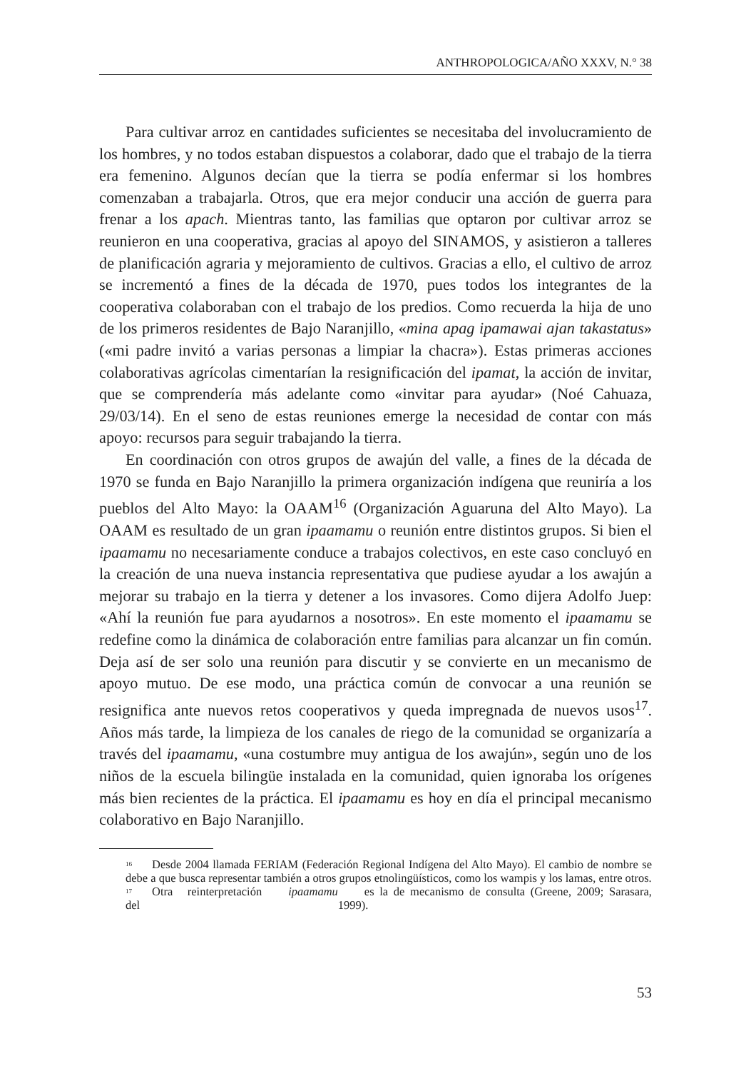ANTHROPOLOGICA/AÑO XXXV, N.° 38
Para cultivar arroz en cantidades suficientes se necesitaba del involucramiento de los hombres, y no todos estaban dispuestos a colaborar, dado que el trabajo de la tierra era femenino. Algunos decían que la tierra se podía enfermar si los hombres comenzaban a trabajarla. Otros, que era mejor conducir una acción de guerra para frenar a los apach. Mientras tanto, las familias que optaron por cultivar arroz se reunieron en una cooperativa, gracias al apoyo del SINAMOS, y asistieron a talleres de planificación agraria y mejoramiento de cultivos. Gracias a ello, el cultivo de arroz se incrementó a fines de la década de 1970, pues todos los integrantes de la cooperativa colaboraban con el trabajo de los predios. Como recuerda la hija de uno de los primeros residentes de Bajo Naranjillo, «mina apag ipamawai ajan takastatus» («mi padre invitó a varias personas a limpiar la chacra»). Estas primeras acciones colaborativas agrícolas cimentarían la resignificación del ipamat, la acción de invitar, que se comprendería más adelante como «invitar para ayudar» (Noé Cahuaza, 29/03/14). En el seno de estas reuniones emerge la necesidad de contar con más apoyo: recursos para seguir trabajando la tierra.
En coordinación con otros grupos de awajún del valle, a fines de la década de 1970 se funda en Bajo Naranjillo la primera organización indígena que reuniría a los pueblos del Alto Mayo: la OAAM<sup>16</sup> (Organización Aguaruna del Alto Mayo). La OAAM es resultado de un gran ipaamamu o reunión entre distintos grupos. Si bien el ipaamamu no necesariamente conduce a trabajos colectivos, en este caso concluyó en la creación de una nueva instancia representativa que pudiese ayudar a los awajún a mejorar su trabajo en la tierra y detener a los invasores. Como dijera Adolfo Juep: «Ahí la reunión fue para ayudarnos a nosotros». En este momento el ipaamamu se redefine como la dinámica de colaboración entre familias para alcanzar un fin común. Deja así de ser solo una reunión para discutir y se convierte en un mecanismo de apoyo mutuo. De ese modo, una práctica común de convocar a una reunión se resignifica ante nuevos retos cooperativos y queda impregnada de nuevos usos<sup>17</sup>. Años más tarde, la limpieza de los canales de riego de la comunidad se organizaría a través del ipaamamu, «una costumbre muy antigua de los awajún», según uno de los niños de la escuela bilingüe instalada en la comunidad, quien ignoraba los orígenes más bien recientes de la práctica. El ipaamamu es hoy en día el principal mecanismo colaborativo en Bajo Naranjillo.
<sup>16</sup> Desde 2004 llamada FERIAM (Federación Regional Indígena del Alto Mayo). El cambio de nombre se debe a que busca representar también a otros grupos etnolingüísticos, como los wampis y los lamas, entre otros.
<sup>17</sup> Otra reinterpretación del ipaamamu es la de mecanismo de consulta (Greene, 2009; Sarasara, 1999).
53